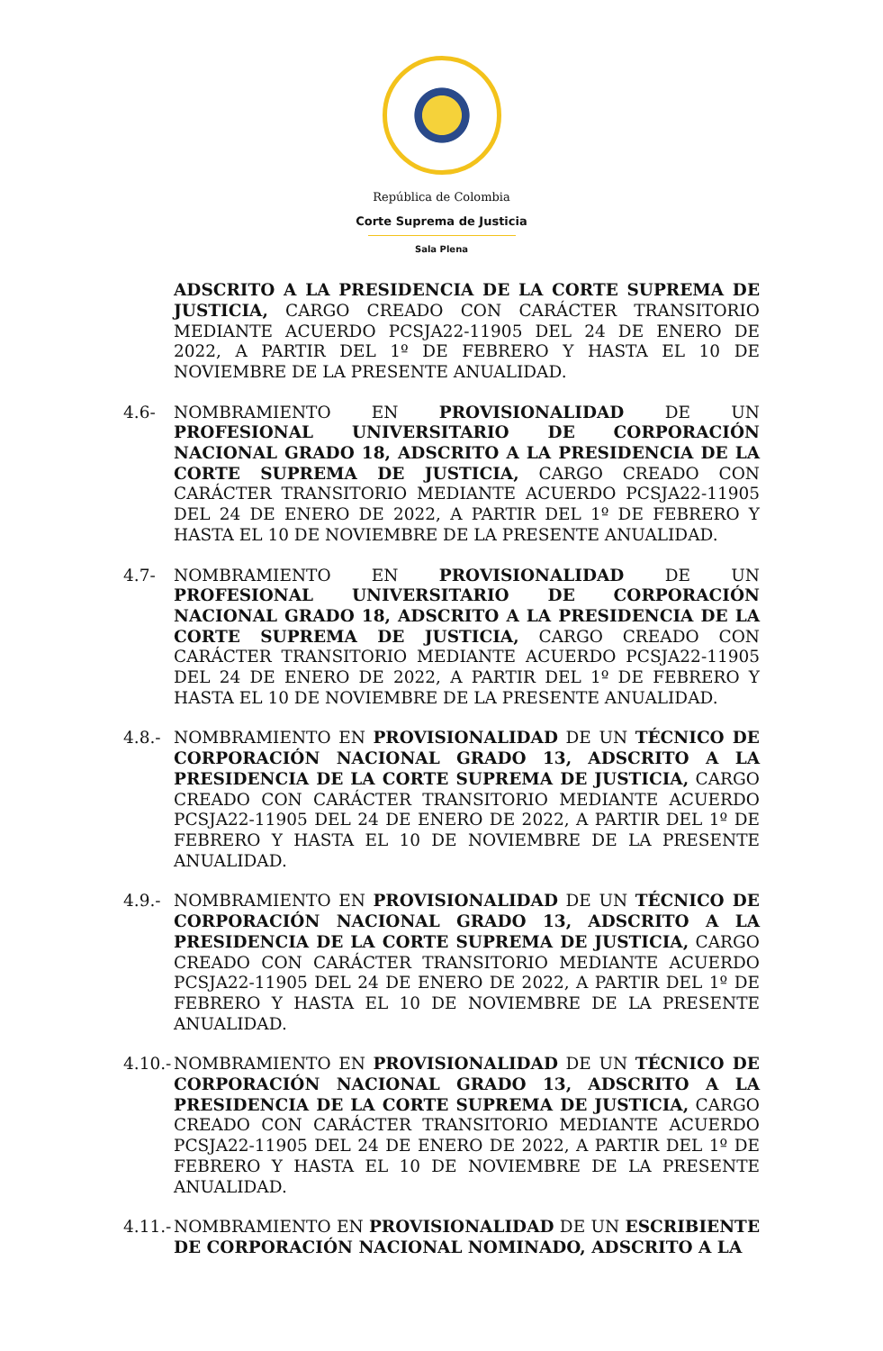República de Colombia
Corte Suprema de Justicia
Sala Plena
ADSCRITO A LA PRESIDENCIA DE LA CORTE SUPREMA DE JUSTICIA, CARGO CREADO CON CARÁCTER TRANSITORIO MEDIANTE ACUERDO PCSJA22-11905 DEL 24 DE ENERO DE 2022, A PARTIR DEL 1º DE FEBRERO Y HASTA EL 10 DE NOVIEMBRE DE LA PRESENTE ANUALIDAD.
4.6- NOMBRAMIENTO EN PROVISIONALIDAD DE UN PROFESIONAL UNIVERSITARIO DE CORPORACIÓN NACIONAL GRADO 18, ADSCRITO A LA PRESIDENCIA DE LA CORTE SUPREMA DE JUSTICIA, CARGO CREADO CON CARÁCTER TRANSITORIO MEDIANTE ACUERDO PCSJA22-11905 DEL 24 DE ENERO DE 2022, A PARTIR DEL 1º DE FEBRERO Y HASTA EL 10 DE NOVIEMBRE DE LA PRESENTE ANUALIDAD.
4.7- NOMBRAMIENTO EN PROVISIONALIDAD DE UN PROFESIONAL UNIVERSITARIO DE CORPORACIÓN NACIONAL GRADO 18, ADSCRITO A LA PRESIDENCIA DE LA CORTE SUPREMA DE JUSTICIA, CARGO CREADO CON CARÁCTER TRANSITORIO MEDIANTE ACUERDO PCSJA22-11905 DEL 24 DE ENERO DE 2022, A PARTIR DEL 1º DE FEBRERO Y HASTA EL 10 DE NOVIEMBRE DE LA PRESENTE ANUALIDAD.
4.8.- NOMBRAMIENTO EN PROVISIONALIDAD DE UN TÉCNICO DE CORPORACIÓN NACIONAL GRADO 13, ADSCRITO A LA PRESIDENCIA DE LA CORTE SUPREMA DE JUSTICIA, CARGO CREADO CON CARÁCTER TRANSITORIO MEDIANTE ACUERDO PCSJA22-11905 DEL 24 DE ENERO DE 2022, A PARTIR DEL 1º DE FEBRERO Y HASTA EL 10 DE NOVIEMBRE DE LA PRESENTE ANUALIDAD.
4.9.- NOMBRAMIENTO EN PROVISIONALIDAD DE UN TÉCNICO DE CORPORACIÓN NACIONAL GRADO 13, ADSCRITO A LA PRESIDENCIA DE LA CORTE SUPREMA DE JUSTICIA, CARGO CREADO CON CARÁCTER TRANSITORIO MEDIANTE ACUERDO PCSJA22-11905 DEL 24 DE ENERO DE 2022, A PARTIR DEL 1º DE FEBRERO Y HASTA EL 10 DE NOVIEMBRE DE LA PRESENTE ANUALIDAD.
4.10.-
NOMBRAMIENTO EN PROVISIONALIDAD DE UN TÉCNICO DE CORPORACIÓN NACIONAL GRADO 13, ADSCRITO A LA PRESIDENCIA DE LA CORTE SUPREMA DE JUSTICIA, CARGO CREADO CON CARÁCTER TRANSITORIO MEDIANTE ACUERDO PCSJA22-11905 DEL 24 DE ENERO DE 2022, A PARTIR DEL 1º DE FEBRERO Y HASTA EL 10 DE NOVIEMBRE DE LA PRESENTE ANUALIDAD.
4.11.-
NOMBRAMIENTO EN PROVISIONALIDAD DE UN ESCRIBIENTE DE CORPORACIÓN NACIONAL NOMINADO, ADSCRITO A LA